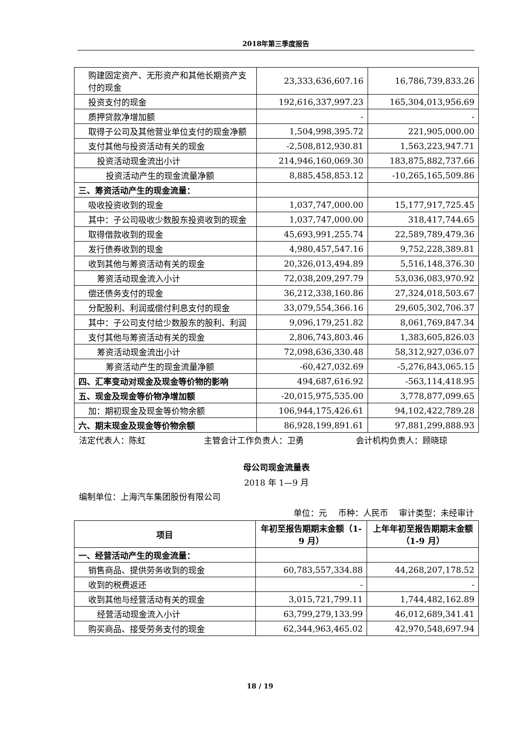2018年第三季度报告
| 购建固定资产、无形资产和其他长期资产支付的现金 | 23,333,636,607.16 | 16,786,739,833.26 |
| 投资支付的现金 | 192,616,337,997.23 | 165,304,013,956.69 |
| 质押贷款净增加额 | - | - |
| 取得子公司及其他营业单位支付的现金净额 | 1,504,998,395.72 | 221,905,000.00 |
| 支付其他与投资活动有关的现金 | -2,508,812,930.81 | 1,563,223,947.71 |
| 投资活动现金流出小计 | 214,946,160,069.30 | 183,875,882,737.66 |
| 投资活动产生的现金流量净额 | 8,885,458,853.12 | -10,265,165,509.86 |
| 三、筹资活动产生的现金流量： | | |
| 吸收投资收到的现金 | 1,037,747,000.00 | 15,177,917,725.45 |
| 其中：子公司吸收少数股东投资收到的现金 | 1,037,747,000.00 | 318,417,744.65 |
| 取得借款收到的现金 | 45,693,991,255.74 | 22,589,789,479.36 |
| 发行债券收到的现金 | 4,980,457,547.16 | 9,752,228,389.81 |
| 收到其他与筹资活动有关的现金 | 20,326,013,494.89 | 5,516,148,376.30 |
| 筹资活动现金流入小计 | 72,038,209,297.79 | 53,036,083,970.92 |
| 偿还债务支付的现金 | 36,212,338,160.86 | 27,324,018,503.67 |
| 分配股利、利润或偿付利息支付的现金 | 33,079,554,366.16 | 29,605,302,706.37 |
| 其中：子公司支付给少数股东的股利、利润 | 9,096,179,251.82 | 8,061,769,847.34 |
| 支付其他与筹资活动有关的现金 | 2,806,743,803.46 | 1,383,605,826.03 |
| 筹资活动现金流出小计 | 72,098,636,330.48 | 58,312,927,036.07 |
| 筹资活动产生的现金流量净额 | -60,427,032.69 | -5,276,843,065.15 |
| 四、汇率变动对现金及现金等价物的影响 | 494,687,616.92 | -563,114,418.95 |
| 五、现金及现金等价物净增加额 | -20,015,975,535.00 | 3,778,877,099.65 |
| 加：期初现金及现金等价物余额 | 106,944,175,426.61 | 94,102,422,789.28 |
| 六、期末现金及现金等价物余额 | 86,928,199,891.61 | 97,881,299,888.93 |
法定代表人：陈虹 主管会计工作负责人：卫勇 会计机构负责人：顾晓琼
母公司现金流量表
2018 年 1—9 月
编制单位：上海汽车集团股份有限公司
单位：元　 币种：人民币　 审计类型：未经审计
| 项目 | 年初至报告期期末金额（1-9 月） | 上年年初至报告期期末金额（1-9 月） |
| --- | --- | --- |
| 一、经营活动产生的现金流量： | | |
| 销售商品、提供劳务收到的现金 | 60,783,557,334.88 | 44,268,207,178.52 |
| 收到的税费返还 | - | - |
| 收到其他与经营活动有关的现金 | 3,015,721,799.11 | 1,744,482,162.89 |
| 经营活动现金流入小计 | 63,799,279,133.99 | 46,012,689,341.41 |
| 购买商品、接受劳务支付的现金 | 62,344,963,465.02 | 42,970,548,697.94 |
18 / 19